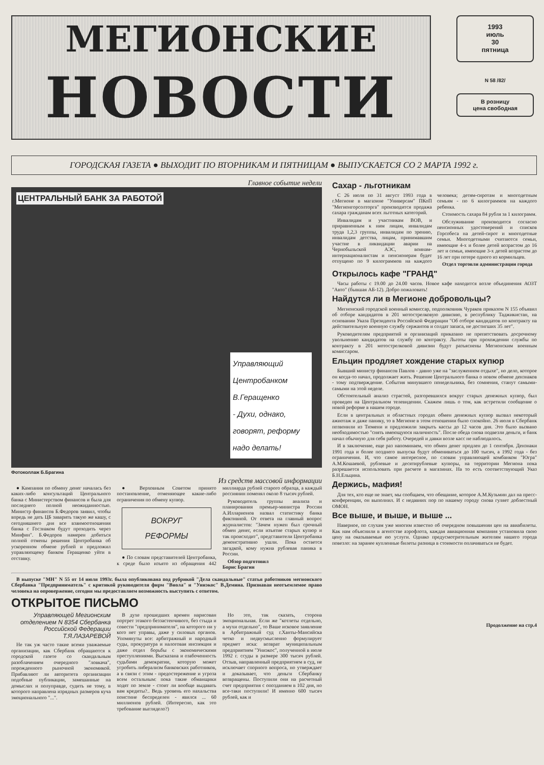МЕГИОНСКИЕ
НОВОСТИ
1993
июль
30
пятница
N 58 /82/
В розницу
цена свободная
ГОРОДСКАЯ ГАЗЕТА ● ВЫХОДИТ ПО ВТОРНИКАМ И ПЯТНИЦАМ ● ВЫПУСКАЕТСЯ СО 2 МАРТА 1992 г.
Главное событие недели
ЦЕНТРАЛЬНЫЙ БАНК ЗА РАБОТОЙ
Управляющий Центробанком В.Геращенко
- Духи, однако, говорят, реформу надо делать!
Фотоколлаж Б.Брагина
Из средств массовой информации
● Кампания по обмену денег началась без каких-либо консультаций Центрального банка с Министерством финансов и была для последнего полной неожиданностью. Министр финансов Б.Федоров заявил, чтобы впредь не дать ЦБ заварить такую же кашу, с сегодняшнего дня все взаимоотношения банка с Госзнаком будут проходить через Минфин". Б.Федоров намерен добиться полной отмены решения Центробанка об ускоренном обмене рублей и предложил управляющему банком Геращенко уйти в отставку.
● Верховным Советом принято постановление, отменяющее какие-либо ограничения по обмену купюр.
ВОКРУГ
РЕФОРМЫ
● По словам представителей Центробанка, к среде было изъято из обращения 442 миллиарда рублей старого образца, а каждый россиянин поменял около 8 тысяч рублей.
Руководитель группы анализа и планирования премьер-министра России А.Илларионов назвал статистику банка фиктивной. От ответа на главный вопрос журналистов: "Зачем нужен был срочный обмен денег, если изъятие старых купюр и так происходит", представители Центробанка демонстративно ушли. Пока остается загадкой, кому нужна рублевая паника в России.
Обзор подготовил
Борис Брагин
В выпуске "МН" N 55 от 14 июля 1993г. была опубликована под рубрикой "Дела скандальные" статья работников мегионского Сбербанка "Предприниматель" с критикой руководителя фирм "Виола" и "Униэкос" В.Демина. Признавая неотъемлемое право человека на опровержение, сегодня мы предоставляем возможность выступить с ответом.
ОТКРЫТОЕ ПИСЬМО
Управляющей Мегионским отделением N 8354 Сбербанка Российской Федерации Т.Я.ЛАЗАРЕВОЙ
Не так уж часто такие всеми уважаемые организации, как Сбербанк обращаются к городской газете со скандальным разоблачением очередного "ловкача", порожденного рыночной экономикой. Прибавляют ли авторитета организации подобные публикации, замешанные на домыслах и полуправде, судить не тому, в которого направлена изрядных размеров куча эмоционального "...".
В духе прошедших времен нарисован портрет этакого беззастенчивого, без стыда и совести "предпринимателя", на которого ни у кого нет управы, даже у силовых органов. Упомянуты все: арбитражный и народный суды, прокуратура и налоговая инспекция и даже отдел борьбы с экономическими преступлениями. Высказана и озабоченность судьбами демократии, которую может угробить либерализм банковских работников, а в связи с этим - предостережение и угроза всем остальным: пока такие обманщики ходят по земле - стоит ли вообще выдавать вам кредиты?.. Ведь уровень его нахальства поистине беспределен - явился ... 60 миллионов рублей. (Интересно, как это требование выглядело?)
Но это, так сказать, сторона эмоциональная. Если же "котлеты отдельно, а мухи отдельно", то Ваше исковое заявление в Арбитражный суд г.Ханты-Мансийска четко и недвусмысленно формулирует предмет иска: возврат муниципальным предприятием "Униэкос", полученной в июле 1992 г. ссуды в размере 300 тысяч рублей. Отзыв, направленный предприятием в суд, не исключает спорного вопроса, но утверждает и доказывает, что деньги Сбербанку возвращены. Поступили они на расчетный счет предприятия с опозданием в 102 дня, но все-таки поступили! И именно 600 тысяч рублей, как и
Сахар - льготникам
С 26 июля по 31 август 1993 года в г.Мегионе в магазине "Универсам" ПКоП "Мегионгорсолторга" производится продажа сахара гражданам всех льготных категорий.
Инвалидам и участникам ВОВ, и приравненным к ним лицам, инвалидам труда 1,2,3 группы, инвалидам по зрению, инвалидам детства, лицам, принимавшим участие в ликвидации аварии на Чернобыльской АЭС, воинам-интернационалистам и пенсионерам будет отпущено по 9 килограммов на каждого человека; детям-сиротам и многодетным семьям - по 6 килограммов на каждого ребенка.
Стоимость сахара 84 рубля за 1 килограмм.
Обслуживание производится согласно пенсионных удостоверений и списков Горсобеса на детей-сирот и многодетные семьи. Многодетными считаются семьи, имеющие 4-х и более детей возрастом до 16 лет и семьи, имеющие 3-х детей возрастом до 16 лет при потере одного из кормильцев.
Отдел торговли администрации города
Открылось кафе "ГРАНД"
Часы работы с 19.00 до 24.00 часов. Новое кафе находится возле объединения АОЗТ "Авто" (бывшая АБ-12). Добро пожаловать!
Найдутся ли в Мегионе добровольцы?
Мегионский городской военный комиссар, подполковник Чураков приказом N 155 объявил об отборе кандидатов в 201 мотострелковую дивизию, в республику Таджикистан, на основании Указа Президента Российской Федерации "Об отборе кандидатов по контракту на действительную военную службу сержантов и солдат запаса, не достигших 35 лет".
Руководителям предприятий и организаций приказано не препятствовать досрочному увольнению кандидатов на службу по контракту. Льготы при прохождении службы по контракту в 201 мотострелковой дивизии будут разъяснены Мегионским военным комиссаром.
Ельцин продляет хождение старых купюр
Бывший министр финансов Павлов - давно уже на "заслуженном отдыхе", но дело, которое он когда-то начал, продолжает жить. Решение Центрального банка о новом обмене дензнаков - тому подтверждение. События минувшего понедельника, без сомнения, станут самыми-самыми на этой неделе.
Обстоятельный анализ страстей, разгоревшихся вокруг старых денежных купюр, был проведен на Центральном телевидении. Скажем лишь о том, как встретили сообщение о новой реформе в нашем городе.
Если в центральных и областных городах обмен денежных купюр вызвал некоторый ажиотаж и даже панику, то в Мегионе в этом отношении было спокойно. 26 июля в Сбербанк позвонили из Тюмени и предложили закрыть кассы до 12 часов дня. Это было вызвано необходимостью "снять имеющуюся наличность". После обеда снова подвезли деньги, и банк начал обычную для себя работу. Очередей и давки возле касс не наблюдалось.
И в заключение, еще раз напоминаем, что обмен денег продлен до 1 сентября. Дензнаки 1991 года и более позднего выпуска будут обмениваться до 100 тысяч, а 1992 года - без ограничения. И, что самое интересное, по словам управляющей комбанком "Югра" А.М.Кошаевой, рублевые и десятирублевые купюры, на территории Мегиона пока разрешается использовать при расчете в магазинах. На то есть соответствующий Указ Б.Н.Ельцина.
Держись, мафия!
Для тех, кто еще не знает, мы сообщаем, что обещание, которое А.М.Кузьмин дал на пресс-конференции, он выполнил. И с недавних пор по нашему городу снова гуляет доблестный ОМОН.
Все выше, и выше, и выше ...
Наверное, по слухам уже многим известно об очередном повышении цен на авиабилеты. Как нам объяснили в агентстве аэрофлота, каждая авиационная компания установила свою цену на оказываемые ею услуги. Однако предусмотрительным жителям нашего города повезло: на заранее купленные билеты разница в стоимости оплачиваться не будет.
Продолжение на стр.4